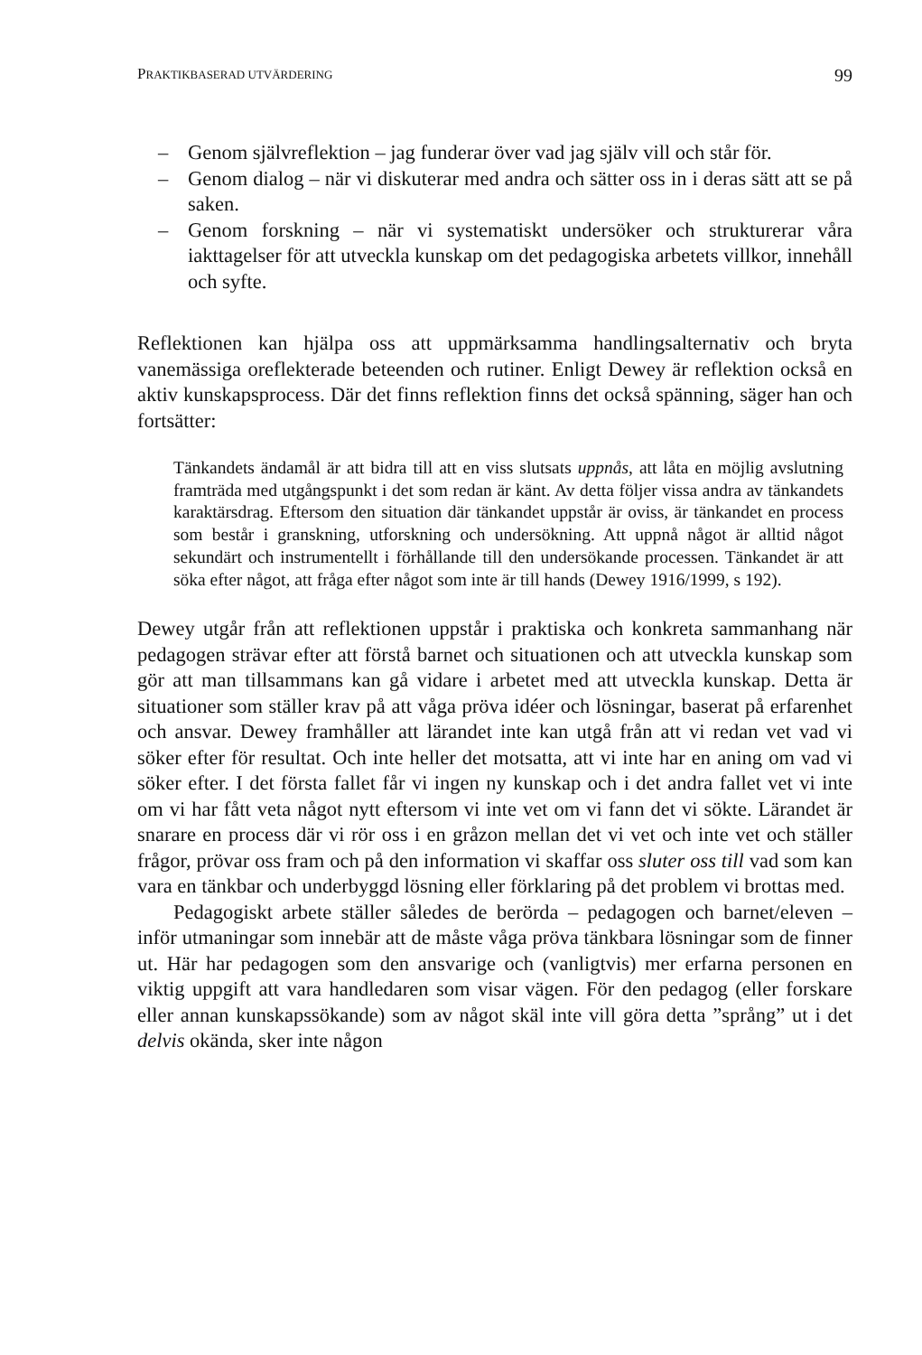PRAKTIKBASERAD UTVÄRDERING 99
– Genom självreflektion – jag funderar över vad jag själv vill och står för.
– Genom dialog – när vi diskuterar med andra och sätter oss in i deras sätt att se på saken.
– Genom forskning – när vi systematiskt undersöker och strukturerar våra iakttagelser för att utveckla kunskap om det pedagogiska arbetets villkor, innehåll och syfte.
Reflektionen kan hjälpa oss att uppmärksamma handlingsalternativ och bryta vanemässiga oreflekterade beteenden och rutiner. Enligt Dewey är reflektion också en aktiv kunskapsprocess. Där det finns reflektion finns det också spänning, säger han och fortsätter:
Tänkandets ändamål är att bidra till att en viss slutsats uppnås, att låta en möjlig avslutning framträda med utgångspunkt i det som redan är känt. Av detta följer vissa andra av tänkandets karaktärsdrag. Eftersom den situation där tänkandet uppstår är oviss, är tänkandet en process som består i granskning, utforskning och undersökning. Att uppnå något är alltid något sekundärt och instrumentellt i förhållande till den undersökande processen. Tänkandet är att söka efter något, att fråga efter något som inte är till hands (Dewey 1916/1999, s 192).
Dewey utgår från att reflektionen uppstår i praktiska och konkreta sammanhang när pedagogen strävar efter att förstå barnet och situationen och att utveckla kunskap som gör att man tillsammans kan gå vidare i arbetet med att utveckla kunskap. Detta är situationer som ställer krav på att våga pröva idéer och lösningar, baserat på erfarenhet och ansvar. Dewey framhåller att lärandet inte kan utgå från att vi redan vet vad vi söker efter för resultat. Och inte heller det motsatta, att vi inte har en aning om vad vi söker efter. I det första fallet får vi ingen ny kunskap och i det andra fallet vet vi inte om vi har fått veta något nytt eftersom vi inte vet om vi fann det vi sökte. Lärandet är snarare en process där vi rör oss i en gråzon mellan det vi vet och inte vet och ställer frågor, prövar oss fram och på den information vi skaffar oss sluter oss till vad som kan vara en tänkbar och underbyggd lösning eller förklaring på det problem vi brottas med.
Pedagogiskt arbete ställer således de berörda – pedagogen och barnet/eleven – inför utmaningar som innebär att de måste våga pröva tänkbara lösningar som de finner ut. Här har pedagogen som den ansvarige och (vanligtvis) mer erfarna personen en viktig uppgift att vara handledaren som visar vägen. För den pedagog (eller forskare eller annan kunskapssökande) som av något skäl inte vill göra detta ”språng” ut i det delvis okända, sker inte någon